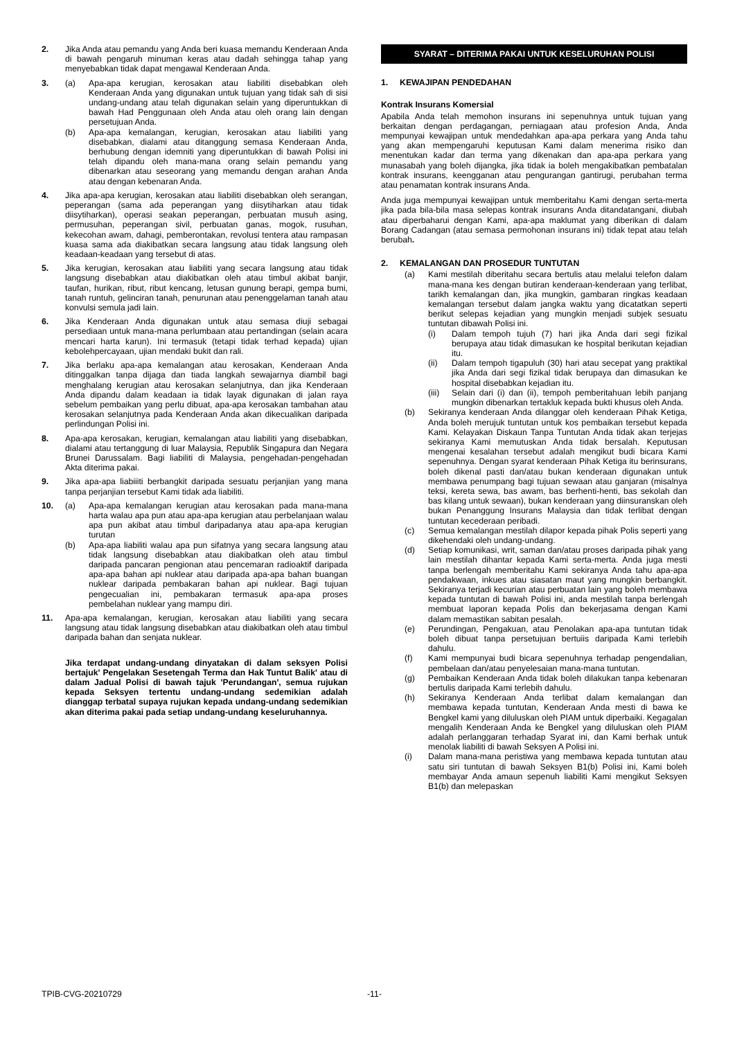2. Jika Anda atau pemandu yang Anda beri kuasa memandu Kenderaan Anda di bawah pengaruh minuman keras atau dadah sehingga tahap yang menyebabkan tidak dapat mengawal Kenderaan Anda.
3. (a) Apa-apa kerugian, kerosakan atau liabiliti disebabkan oleh Kenderaan Anda yang digunakan untuk tujuan yang tidak sah di sisi undang-undang atau telah digunakan selain yang diperuntukkan di bawah Had Penggunaan oleh Anda atau oleh orang lain dengan persetujuan Anda.
(b) Apa-apa kemalangan, kerugian, kerosakan atau liabiliti yang disebabkan, dialami atau ditanggung semasa Kenderaan Anda, berhubung dengan idemniti yang diperuntukkan di bawah Polisi ini telah dipandu oleh mana-mana orang selain pemandu yang dibenarkan atau seseorang yang memandu dengan arahan Anda atau dengan kebenaran Anda.
4. Jika apa-apa kerugian, kerosakan atau liabiliti disebabkan oleh serangan, peperangan (sama ada peperangan yang diisytiharkan atau tidak diisytiharkan), operasi seakan peperangan, perbuatan musuh asing, permusuhan, peperangan sivil, perbuatan ganas, mogok, rusuhan, kekecohan awam, dahagi, pemberontakan, revolusi tentera atau rampasan kuasa sama ada diakibatkan secara langsung atau tidak langsung oleh keadaan-keadaan yang tersebut di atas.
5. Jika kerugian, kerosakan atau liabiliti yang secara langsung atau tidak langsung disebabkan atau diakibatkan oleh atau timbul akibat banjir, taufan, hurikan, ribut, ribut kencang, letusan gunung berapi, gempa bumi, tanah runtuh, gelinciran tanah, penurunan atau penenggelaman tanah atau konvulsi semula jadi lain.
6. Jika Kenderaan Anda digunakan untuk atau semasa diuji sebagai persediaan untuk mana-mana perlumbaan atau pertandingan (selain acara mencari harta karun). Ini termasuk (tetapi tidak terhad kepada) ujian kebolehpercayaan, ujian mendaki bukit dan rali.
7. Jika berlaku apa-apa kemalangan atau kerosakan, Kenderaan Anda ditinggalkan tanpa dijaga dan tiada langkah sewajarnya diambil bagi menghalang kerugian atau kerosakan selanjutnya, dan jika Kenderaan Anda dipandu dalam keadaan ia tidak layak digunakan di jalan raya sebelum pembaikan yang perlu dibuat, apa-apa kerosakan tambahan atau kerosakan selanjutnya pada Kenderaan Anda akan dikecualikan daripada perlindungan Polisi ini.
8. Apa-apa kerosakan, kerugian, kemalangan atau liabiliti yang disebabkan, dialami atau tertanggung di luar Malaysia, Republik Singapura dan Negara Brunei Darussalam. Bagi liabiliti di Malaysia, pengehadan-pengehadan Akta diterima pakai.
9. Jika apa-apa liabiiiti berbangkit daripada sesuatu perjanjian yang mana tanpa perjanjian tersebut Kami tidak ada liabiliti.
10. (a) Apa-apa kemalangan kerugian atau kerosakan pada mana-mana harta walau apa pun atau apa-apa kerugian atau perbelanjaan walau apa pun akibat atau timbul daripadanya atau apa-apa kerugian turutan
(b) Apa-apa liabiliti walau apa pun sifatnya yang secara langsung atau tidak langsung disebabkan atau diakibatkan oleh atau timbul daripada pancaran pengionan atau pencemaran radioaktif daripada apa-apa bahan api nuklear atau daripada apa-apa bahan buangan nuklear daripada pembakaran bahan api nuklear. Bagi tujuan pengecualian ini, pembakaran termasuk apa-apa proses pembelahan nuklear yang mampu diri.
11. Apa-apa kemalangan, kerugian, kerosakan atau liabiliti yang secara langsung atau tidak langsung disebabkan atau diakibatkan oleh atau timbul daripada bahan dan senjata nuklear.
Jika terdapat undang-undang dinyatakan di dalam seksyen Polisi bertajuk' Pengelakan Sesetengah Terma dan Hak Tuntut Balik' atau di dalam Jadual Polisi di bawah tajuk 'Perundangan', semua rujukan kepada Seksyen tertentu undang-undang sedemikian adalah dianggap terbatal supaya rujukan kepada undang-undang sedemikian akan diterima pakai pada setiap undang-undang keseluruhannya.
SYARAT – DITERIMA PAKAI UNTUK KESELURUHAN POLISI
1. KEWAJIPAN PENDEDAHAN
Kontrak Insurans Komersial
Apabila Anda telah memohon insurans ini sepenuhnya untuk tujuan yang berkaitan dengan perdagangan, perniagaan atau profesion Anda, Anda mempunyai kewajipan untuk mendedahkan apa-apa perkara yang Anda tahu yang akan mempengaruhi keputusan Kami dalam menerima risiko dan menentukan kadar dan terma yang dikenakan dan apa-apa perkara yang munasabah yang boleh dijangka, jika tidak ia boleh mengakibatkan pembatalan kontrak insurans, keengganan atau pengurangan gantirugi, perubahan terma atau penamatan kontrak insurans Anda.
Anda juga mempunyai kewajipan untuk memberitahu Kami dengan serta-merta jika pada bila-bila masa selepas kontrak insurans Anda ditandatangani, diubah atau diperbaharui dengan Kami, apa-apa maklumat yang diberikan di dalam Borang Cadangan (atau semasa permohonan insurans ini) tidak tepat atau telah berubah.
2. KEMALANGAN DAN PROSEDUR TUNTUTAN
(a) Kami mestilah diberitahu secara bertulis atau melalui telefon dalam mana-mana kes dengan butiran kenderaan-kenderaan yang terlibat, tarikh kemalangan dan, jika mungkin, gambaran ringkas keadaan kemalangan tersebut dalam jangka waktu yang dicatatkan seperti berikut selepas kejadian yang mungkin menjadi subjek sesuatu tuntutan dibawah Polisi ini.
(i) Dalam tempoh tujuh (7) hari jika Anda dari segi fizikal berupaya atau tidak dimasukan ke hospital berikutan kejadian itu.
(ii) Dalam tempoh tigapuluh (30) hari atau secepat yang praktikal jika Anda dari segi fizikal tidak berupaya dan dimasukan ke hospital disebabkan kejadian itu.
(iii)
Selain dari (i) dan (ii), tempoh pemberitahuan lebih panjang mungkin dibenarkan tertakluk kepada bukti khusus oleh Anda.
(b) Sekiranya kenderaan Anda dilanggar oleh kenderaan Pihak Ketiga, Anda boleh merujuk tuntutan untuk kos pembaikan tersebut kepada Kami. Kelayakan Diskaun Tanpa Tuntutan Anda tidak akan terjejas sekiranya Kami memutuskan Anda tidak bersalah. Keputusan mengenai kesalahan tersebut adalah mengikut budi bicara Kami sepenuhnya. Dengan syarat kenderaan Pihak Ketiga itu berinsurans, boleh dikenal pasti dan/atau bukan kenderaan digunakan untuk membawa penumpang bagi tujuan sewaan atau ganjaran (misalnya teksi, kereta sewa, bas awam, bas berhenti-henti, bas sekolah dan bas kilang untuk sewaan), bukan kenderaan yang diinsuranskan oleh bukan Penanggung Insurans Malaysia dan tidak terlibat dengan tuntutan kecederaan peribadi.
(c) Semua kemalangan mestilah dilapor kepada pihak Polis seperti yang dikehendaki oleh undang-undang.
(d) Setiap komunikasi, writ, saman dan/atau proses daripada pihak yang lain mestilah dihantar kepada Kami serta-merta. Anda juga mesti tanpa berlengah memberitahu Kami sekiranya Anda tahu apa-apa pendakwaan, inkues atau siasatan maut yang mungkin berbangkit. Sekiranya terjadi kecurian atau perbuatan lain yang boleh membawa kepada tuntutan di bawah Polisi ini, anda mestilah tanpa berlengah membuat laporan kepada Polis dan bekerjasama dengan Kami dalam memastikan sabitan pesalah.
(e) Perundingan, Pengakuan, atau Penolakan apa-apa tuntutan tidak boleh dibuat tanpa persetujuan bertuiis daripada Kami terlebih dahulu.
(f) Kami mempunyai budi bicara sepenuhnya terhadap pengendalian, pembelaan dan/atau penyelesaian mana-mana tuntutan.
(g) Pembaikan Kenderaan Anda tidak boleh dilakukan tanpa kebenaran bertulis daripada Kami terlebih dahulu.
(h) Sekiranya Kenderaan Anda terlibat dalam kemalangan dan membawa kepada tuntutan, Kenderaan Anda mesti di bawa ke Bengkel kami yang diluluskan oleh PIAM untuk diperbaiki. Kegagalan mengalih Kenderaan Anda ke Bengkel yang diluluskan oleh PIAM adalah perlanggaran terhadap Syarat ini, dan Kami berhak untuk menolak liabiliti di bawah Seksyen A Polisi ini.
(i) Dalam mana-mana peristiwa yang membawa kepada tuntutan atau satu siri tuntutan di bawah Seksyen B1(b) Polisi ini, Kami boleh membayar Anda amaun sepenuh liabiliti Kami mengikut Seksyen B1(b) dan melepaskan
TPIB-CVG-20210729 -11-